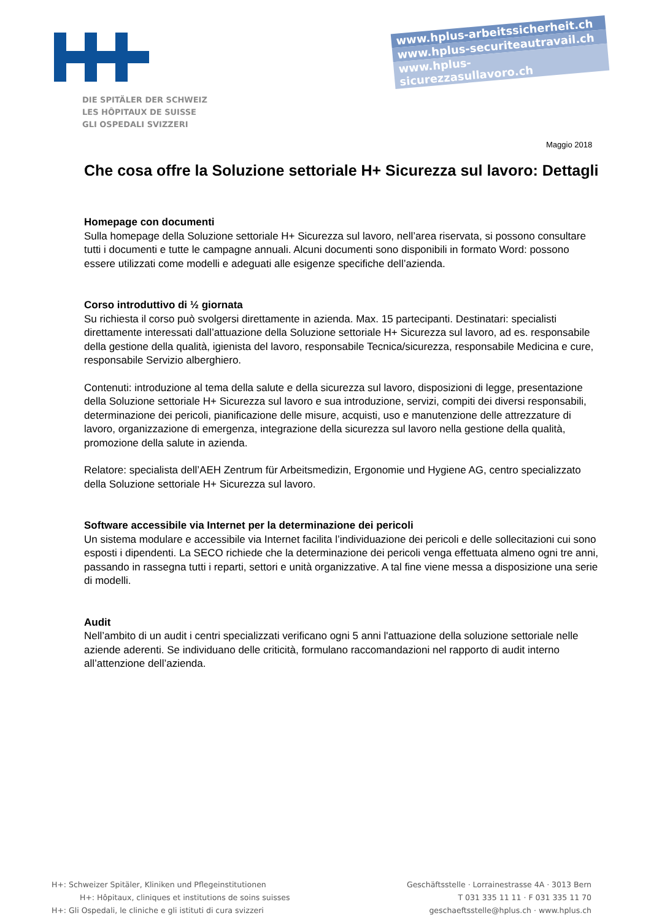DIE SPITÄLER DER SCHWEIZ
LES HÔPITAUX DE SUISSE
GLI OSPEDALI SVIZZERI
www.hplus-arbeitssicherheit.ch
www.hplus-securiteautravail.ch
www.hplus-sicurezzasullavoro.ch
Maggio 2018
Che cosa offre la Soluzione settoriale H+ Sicurezza sul lavoro: Dettagli
Homepage con documenti
Sulla homepage della Soluzione settoriale H+ Sicurezza sul lavoro, nell’area riservata, si possono consultare tutti i documenti e tutte le campagne annuali. Alcuni documenti sono disponibili in formato Word: possono essere utilizzati come modelli e adeguati alle esigenze specifiche dell’azienda.
Corso introduttivo di ½ giornata
Su richiesta il corso può svolgersi direttamente in azienda. Max. 15 partecipanti. Destinatari: specialisti direttamente interessati dall’attuazione della Soluzione settoriale H+ Sicurezza sul lavoro, ad es. responsabile della gestione della qualità, igienista del lavoro, responsabile Tecnica/sicurezza, responsabile Medicina e cure, responsabile Servizio alberghiero.
Contenuti: introduzione al tema della salute e della sicurezza sul lavoro, disposizioni di legge, presentazione della Soluzione settoriale H+ Sicurezza sul lavoro e sua introduzione, servizi, compiti dei diversi responsabili, determinazione dei pericoli, pianificazione delle misure, acquisti, uso e manutenzione delle attrezzature di lavoro, organizzazione di emergenza, integrazione della sicurezza sul lavoro nella gestione della qualità, promozione della salute in azienda.
Relatore: specialista dell’AEH Zentrum für Arbeitsmedizin, Ergonomie und Hygiene AG, centro specializzato della Soluzione settoriale H+ Sicurezza sul lavoro.
Software accessibile via Internet per la determinazione dei pericoli
Un sistema modulare e accessibile via Internet facilita l’individuazione dei pericoli e delle sollecitazioni cui sono esposti i dipendenti. La SECO richiede che la determinazione dei pericoli venga effettuata almeno ogni tre anni, passando in rassegna tutti i reparti, settori e unità organizzative. A tal fine viene messa a disposizione una serie di modelli.
Audit
Nell’ambito di un audit i centri specializzati verificano ogni 5 anni l'attuazione della soluzione settoriale nelle aziende aderenti. Se individuano delle criticità, formulano raccomandazioni nel rapporto di audit interno all’attenzione dell’azienda.
H+: Schweizer Spitäler, Kliniken und Pflegeinstitutionen
H+: Hôpitaux, cliniques et institutions de soins suisses
H+: Gli Ospedali, le cliniche e gli istituti di cura svizzeri
Geschäftsstelle · Lorrainestrasse 4A · 3013 Bern
T 031 335 11 11 · F 031 335 11 70
geschaeftsstelle@hplus.ch · www.hplus.ch